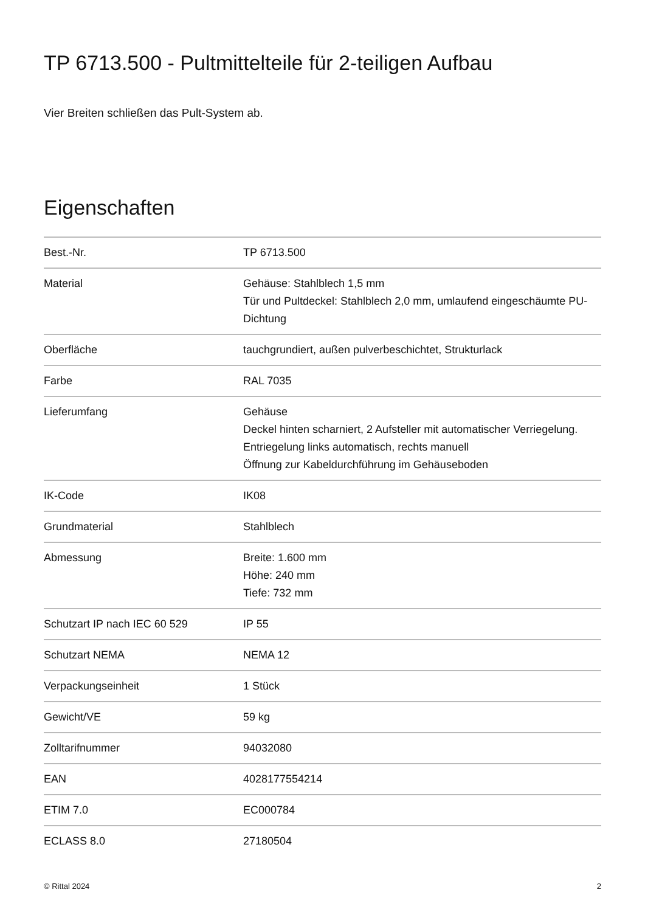TP 6713.500 - Pultmittelteile für 2-teiligen Aufbau
Vier Breiten schließen das Pult-System ab.
Eigenschaften
| Best.-Nr. | TP 6713.500 |
| Material | Gehäuse: Stahlblech 1,5 mm Tür und Pultdeckel: Stahlblech 2,0 mm, umlaufend eingeschäumte PU-Dichtung |
| Oberfläche | tauchgrundiert, außen pulverbeschichtet, Strukturlack |
| Farbe | RAL 7035 |
| Lieferumfang | Gehäuse Deckel hinten scharniert, 2 Aufsteller mit automatischer Verriegelung. Entriegelung links automatisch, rechts manuell Öffnung zur Kabeldurchführung im Gehäuseboden |
| IK-Code | IK08 |
| Grundmaterial | Stahlblech |
| Abmessung | Breite: 1.600 mm Höhe: 240 mm Tiefe: 732 mm |
| Schutzart IP nach IEC 60 529 | IP 55 |
| Schutzart NEMA | NEMA 12 |
| Verpackungseinheit | 1 Stück |
| Gewicht/VE | 59 kg |
| Zolltarifnummer | 94032080 |
| EAN | 4028177554214 |
| ETIM 7.0 | EC000784 |
| ECLASS 8.0 | 27180504 |
© Rittal 2024 2